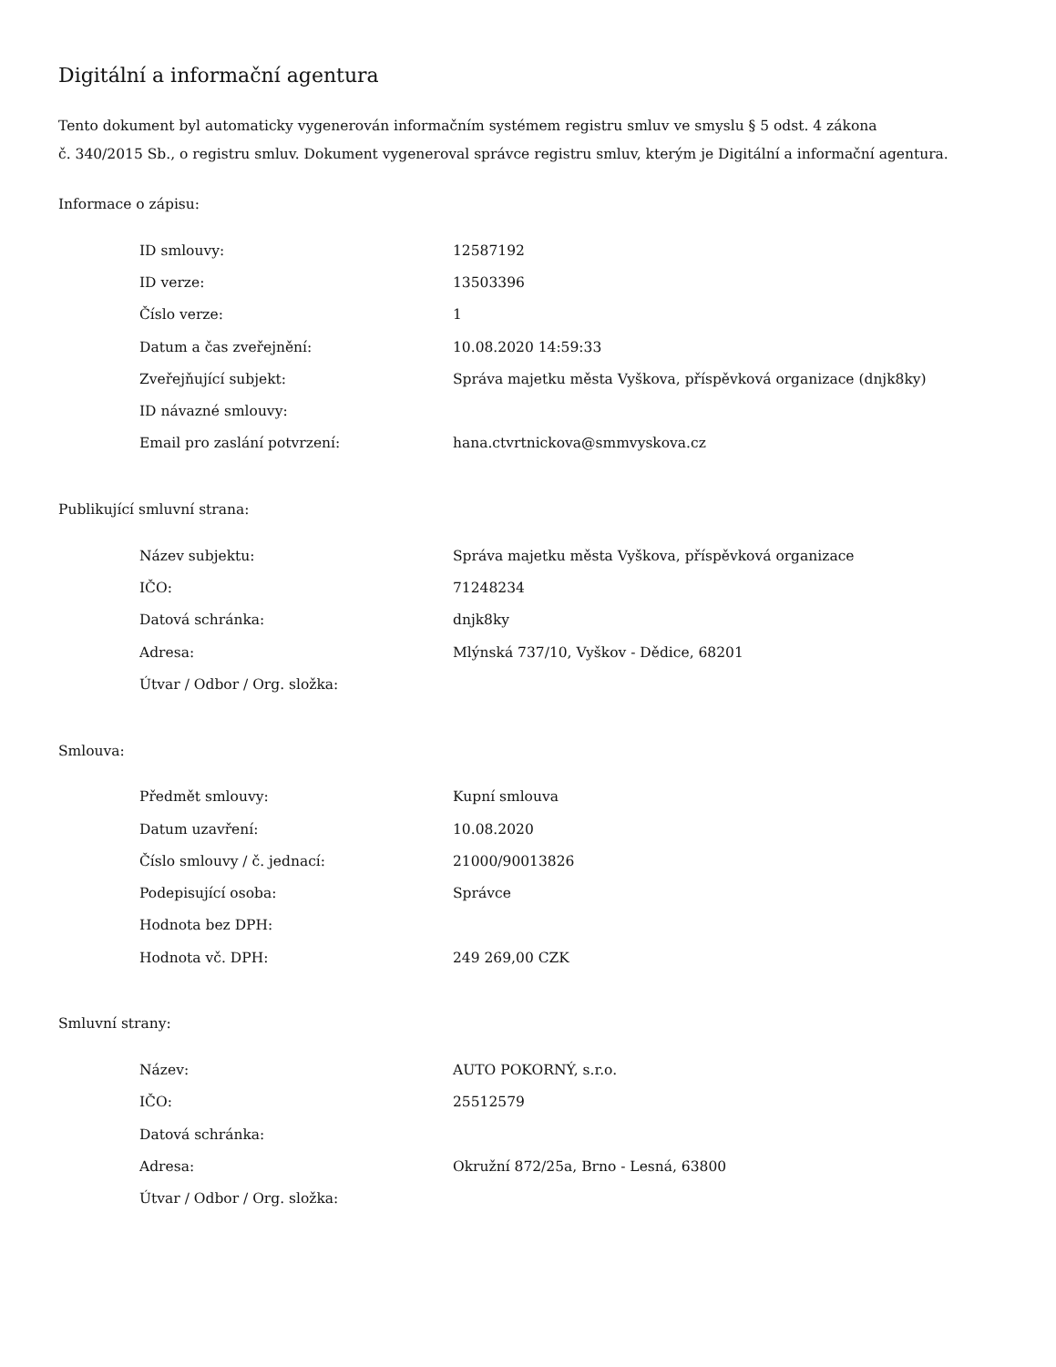Digitální a informační agentura
Tento dokument byl automaticky vygenerován informačním systémem registru smluv ve smyslu § 5 odst. 4 zákona
č. 340/2015 Sb., o registru smluv. Dokument vygeneroval správce registru smluv, kterým je Digitální a informační agentura.
Informace o zápisu:
| ID smlouvy: | 12587192 |
| ID verze: | 13503396 |
| Číslo verze: | 1 |
| Datum a čas zveřejnění: | 10.08.2020 14:59:33 |
| Zveřejňující subjekt: | Správa majetku města Vyškova, příspěvková organizace (dnjk8ky) |
| ID návazné smlouvy: | |
| Email pro zaslání potvrzení: | hana.ctvrtnickova@smmvyskova.cz |
Publikující smluvní strana:
| Název subjektu: | Správa majetku města Vyškova, příspěvková organizace |
| IČO: | 71248234 |
| Datová schránka: | dnjk8ky |
| Adresa: | Mlýnská 737/10, Vyškov - Dědice, 68201 |
| Útvar / Odbor / Org. složka: | |
Smlouva:
| Předmět smlouvy: | Kupní smlouva |
| Datum uzavření: | 10.08.2020 |
| Číslo smlouvy / č. jednací: | 21000/90013826 |
| Podepisující osoba: | Správce |
| Hodnota bez DPH: | |
| Hodnota vč. DPH: | 249 269,00 CZK |
Smluvní strany:
| Název: | AUTO POKORNÝ, s.r.o. |
| IČO: | 25512579 |
| Datová schránka: | |
| Adresa: | Okružní 872/25a, Brno - Lesná, 63800 |
| Útvar / Odbor / Org. složka: | |